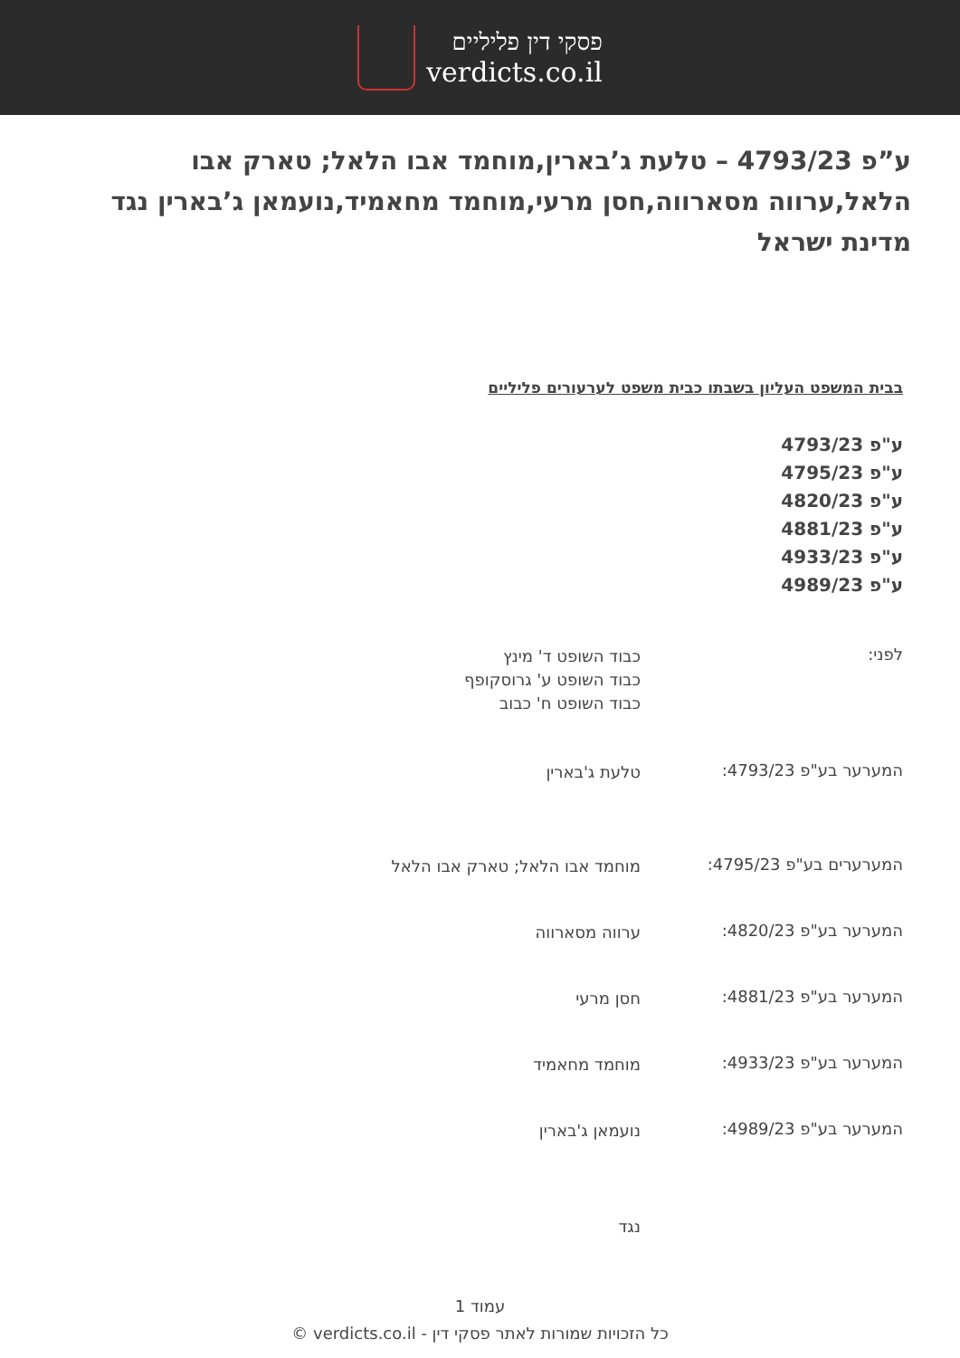פסקי דין פליליים
verdicts.co.il
ע”פ 4793/23 – טלעת ג’בארין,מוחמד אבו הלאל; טארק אבו הלאל,ערווה מסארווה,חסן מרעי,מוחמד מחאמיד,נועמאן ג’בארין נגד מדינת ישראל
בבית המשפט העליון בשבתו כבית משפט לערעורים פליליים
ע"פ 4793/23
ע"פ 4795/23
ע"פ 4820/23
ע"פ 4881/23
ע"פ 4933/23
ע"פ 4989/23
לפני:
כבוד השופט ד' מינץ
כבוד השופט ע' גרוסקופף
כבוד השופט ח' כבוב
המערער בע"פ 4793/23:
טלעת ג'בארין
המערערים בע"פ 4795/23:
מוחמד אבו הלאל; טארק אבו הלאל
המערער בע"פ 4820/23:
ערווה מסארווה
המערער בע"פ 4881/23:
חסן מרעי
המערער בע"פ 4933/23:
מוחמד מחאמיד
המערער בע"פ 4989/23:
נועמאן ג'בארין
נגד
עמוד 1
כל הזכויות שמורות לאתר פסקי דין - verdicts.co.il ©